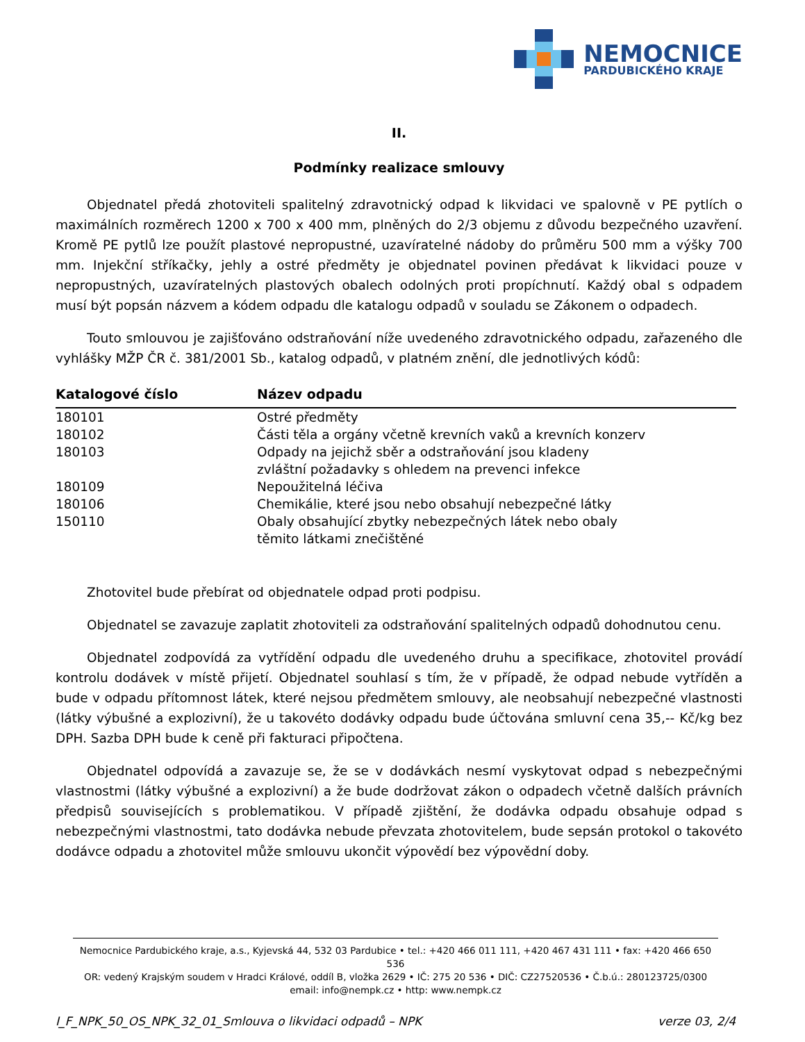NEMOCNICE
PARDUBICKÉHO KRAJE
II.
Podmínky realizace smlouvy
Objednatel předá zhotoviteli spalitelný zdravotnický odpad k likvidaci ve spalovně v PE pytlích o maximálních rozměrech 1200 x 700 x 400 mm, plněných do 2/3 objemu z důvodu bezpečného uzavření. Kromě PE pytlů lze použít plastové nepropustné, uzavíratelné nádoby do průměru 500 mm a výšky 700 mm. Injekční stříkačky, jehly a ostré předměty je objednatel povinen předávat k likvidaci pouze v nepropustných, uzavíratelných plastových obalech odolných proti propíchnutí. Každý obal s odpadem musí být popsán názvem a kódem odpadu dle katalogu odpadů v souladu se Zákonem o odpadech.
Touto smlouvou je zajišťováno odstraňování níže uvedeného zdravotnického odpadu, zařazeného dle vyhlášky MŽP ČR č. 381/2001 Sb., katalog odpadů, v platném znění, dle jednotlivých kódů:
| Katalogové číslo | Název odpadu |
| --- | --- |
| 180101 | Ostré předměty |
| 180102 | Části těla a orgány včetně krevních vaků a krevních konzerv |
| 180103 | Odpady na jejichž sběr a odstraňování jsou kladeny zvláštní požadavky s ohledem na prevenci infekce |
| 180109 | Nepoužitelná léčiva |
| 180106 | Chemikálie, které jsou nebo obsahují nebezpečné látky |
| 150110 | Obaly obsahující zbytky nebezpečných látek nebo obaly těmito látkami znečištěné |
Zhotovitel bude přebírat od objednatele odpad proti podpisu.
Objednatel se zavazuje zaplatit zhotoviteli za odstraňování spalitelných odpadů dohodnutou cenu.
Objednatel zodpovídá za vytřídění odpadu dle uvedeného druhu a specifikace, zhotovitel provádí kontrolu dodávek v místě přijetí. Objednatel souhlasí s tím, že v případě, že odpad nebude vytříděn a bude v odpadu přítomnost látek, které nejsou předmětem smlouvy, ale neobsahují nebezpečné vlastnosti (látky výbušné a explozivní), že u takovéto dodávky odpadu bude účtována smluvní cena 35,-- Kč/kg bez DPH. Sazba DPH bude k ceně při fakturaci připočtena.
Objednatel odpovídá a zavazuje se, že se v dodávkách nesmí vyskytovat odpad s nebezpečnými vlastnostmi (látky výbušné a explozivní) a že bude dodržovat zákon o odpadech včetně dalších právních předpisů souvisejících s problematikou. V případě zjištění, že dodávka odpadu obsahuje odpad s nebezpečnými vlastnostmi, tato dodávka nebude převzata zhotovitelem, bude sepsán protokol o takovéto dodávce odpadu a zhotovitel může smlouvu ukončit výpovědí bez výpovědní doby.
Nemocnice Pardubického kraje, a.s., Kyjevská 44, 532 03 Pardubice • tel.: +420 466 011 111, +420 467 431 111 • fax: +420 466 650 536
OR: vedený Krajským soudem v Hradci Králové, oddíl B, vložka 2629 • IČ: 275 20 536 • DIČ: CZ27520536 • Č.b.ú.: 280123725/0300
email: info@nempk.cz • http: www.nempk.cz
I_F_NPK_50_OS_NPK_32_01_Smlouva o likvidaci odpadů – NPK verze 03, 2/4